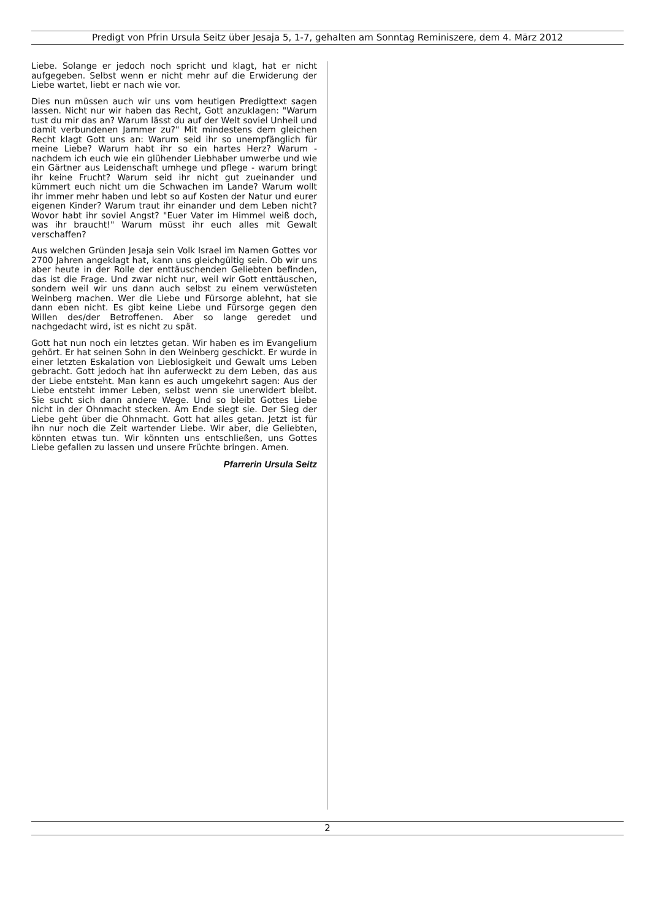Predigt von Pfrin Ursula Seitz über Jesaja 5, 1-7, gehalten am Sonntag Reminiszere, dem 4. März 2012
Liebe. Solange er jedoch noch spricht und klagt, hat er nicht aufgegeben. Selbst wenn er nicht mehr auf die Erwiderung der Liebe wartet, liebt er nach wie vor.
Dies nun müssen auch wir uns vom heutigen Predigttext sagen lassen. Nicht nur wir haben das Recht, Gott anzuklagen: "Warum tust du mir das an? Warum lässt du auf der Welt soviel Unheil und damit verbundenen Jammer zu?" Mit mindestens dem gleichen Recht klagt Gott uns an: Warum seid ihr so unempfänglich für meine Liebe? Warum habt ihr so ein hartes Herz? Warum - nachdem ich euch wie ein glühender Liebhaber umwerbe und wie ein Gärtner aus Leidenschaft umhege und pflege - warum bringt ihr keine Frucht? Warum seid ihr nicht gut zueinander und kümmert euch nicht um die Schwachen im Lande? Warum wollt ihr immer mehr haben und lebt so auf Kosten der Natur und eurer eigenen Kinder? Warum traut ihr einander und dem Leben nicht? Wovor habt ihr soviel Angst? "Euer Vater im Himmel weiß doch, was ihr braucht!" Warum müsst ihr euch alles mit Gewalt verschaffen?
Aus welchen Gründen Jesaja sein Volk Israel im Namen Gottes vor 2700 Jahren angeklagt hat, kann uns gleichgültig sein. Ob wir uns aber heute in der Rolle der enttäuschenden Geliebten befinden, das ist die Frage. Und zwar nicht nur, weil wir Gott enttäuschen, sondern weil wir uns dann auch selbst zu einem verwüsteten Weinberg machen. Wer die Liebe und Fürsorge ablehnt, hat sie dann eben nicht. Es gibt keine Liebe und Fürsorge gegen den Willen des/der Betroffenen. Aber so lange geredet und nachgedacht wird, ist es nicht zu spät.
Gott hat nun noch ein letztes getan. Wir haben es im Evangelium gehört. Er hat seinen Sohn in den Weinberg geschickt. Er wurde in einer letzten Eskalation von Lieblosigkeit und Gewalt ums Leben gebracht. Gott jedoch hat ihn auferweckt zu dem Leben, das aus der Liebe entsteht. Man kann es auch umgekehrt sagen: Aus der Liebe entsteht immer Leben, selbst wenn sie unerwidert bleibt. Sie sucht sich dann andere Wege. Und so bleibt Gottes Liebe nicht in der Ohnmacht stecken. Am Ende siegt sie. Der Sieg der Liebe geht über die Ohnmacht. Gott hat alles getan. Jetzt ist für ihn nur noch die Zeit wartender Liebe. Wir aber, die Geliebten, könnten etwas tun. Wir könnten uns entschließen, uns Gottes Liebe gefallen zu lassen und unsere Früchte bringen. Amen.
Pfarrerin Ursula Seitz
2